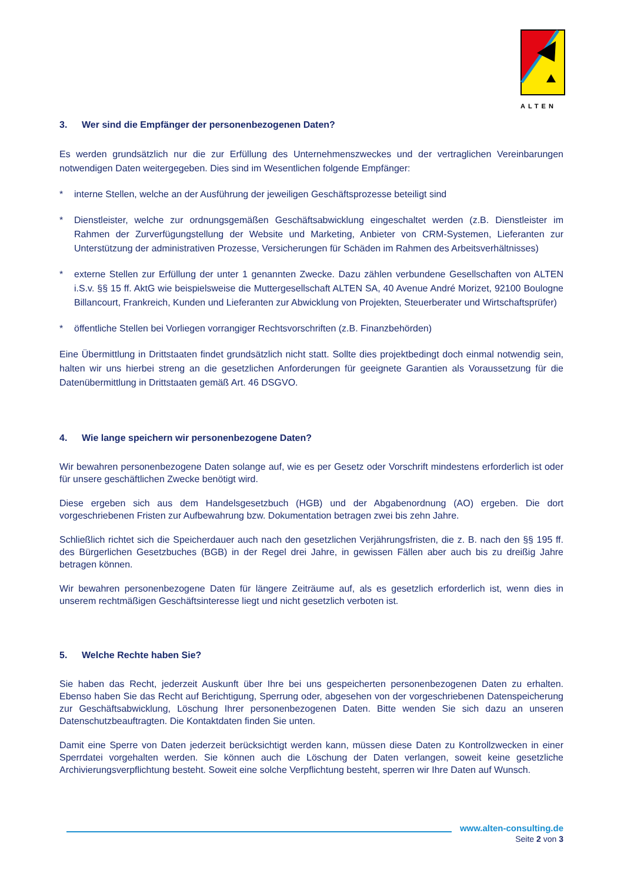ALTEN
3. Wer sind die Empfänger der personenbezogenen Daten?
Es werden grundsätzlich nur die zur Erfüllung des Unternehmenszweckes und der vertraglichen Vereinbarungen notwendigen Daten weitergegeben. Dies sind im Wesentlichen folgende Empfänger:
* interne Stellen, welche an der Ausführung der jeweiligen Geschäftsprozesse beteiligt sind
* Dienstleister, welche zur ordnungsgemäßen Geschäftsabwicklung eingeschaltet werden (z.B. Dienstleister im Rahmen der Zurverfügungstellung der Website und Marketing, Anbieter von CRM-Systemen, Lieferanten zur Unterstützung der administrativen Prozesse, Versicherungen für Schäden im Rahmen des Arbeitsverhältnisses)
* externe Stellen zur Erfüllung der unter 1 genannten Zwecke. Dazu zählen verbundene Gesellschaften von ALTEN i.S.v. §§ 15 ff. AktG wie beispielsweise die Muttergesellschaft ALTEN SA, 40 Avenue André Morizet, 92100 Boulogne Billancourt, Frankreich, Kunden und Lieferanten zur Abwicklung von Projekten, Steuerberater und Wirtschaftsprüfer)
* öffentliche Stellen bei Vorliegen vorrangiger Rechtsvorschriften (z.B. Finanzbehörden)
Eine Übermittlung in Drittstaaten findet grundsätzlich nicht statt. Sollte dies projektbedingt doch einmal notwendig sein, halten wir uns hierbei streng an die gesetzlichen Anforderungen für geeignete Garantien als Voraussetzung für die Datenübermittlung in Drittstaaten gemäß Art. 46 DSGVO.
4. Wie lange speichern wir personenbezogene Daten?
Wir bewahren personenbezogene Daten solange auf, wie es per Gesetz oder Vorschrift mindestens erforderlich ist oder für unsere geschäftlichen Zwecke benötigt wird.
Diese ergeben sich aus dem Handelsgesetzbuch (HGB) und der Abgabenordnung (AO) ergeben. Die dort vorgeschriebenen Fristen zur Aufbewahrung bzw. Dokumentation betragen zwei bis zehn Jahre.
Schließlich richtet sich die Speicherdauer auch nach den gesetzlichen Verjährungsfristen, die z. B. nach den §§ 195 ff. des Bürgerlichen Gesetzbuches (BGB) in der Regel drei Jahre, in gewissen Fällen aber auch bis zu dreißig Jahre betragen können.
Wir bewahren personenbezogene Daten für längere Zeiträume auf, als es gesetzlich erforderlich ist, wenn dies in unserem rechtmäßigen Geschäftsinteresse liegt und nicht gesetzlich verboten ist.
5. Welche Rechte haben Sie?
Sie haben das Recht, jederzeit Auskunft über Ihre bei uns gespeicherten personenbezogenen Daten zu erhalten. Ebenso haben Sie das Recht auf Berichtigung, Sperrung oder, abgesehen von der vorgeschriebenen Datenspeicherung zur Geschäftsabwicklung, Löschung Ihrer personenbezogenen Daten. Bitte wenden Sie sich dazu an unseren Datenschutzbeauftragten. Die Kontaktdaten finden Sie unten.
Damit eine Sperre von Daten jederzeit berücksichtigt werden kann, müssen diese Daten zu Kontrollzwecken in einer Sperrdatei vorgehalten werden. Sie können auch die Löschung der Daten verlangen, soweit keine gesetzliche Archivierungsverpflichtung besteht. Soweit eine solche Verpflichtung besteht, sperren wir Ihre Daten auf Wunsch.
www.alten-consulting.de
Seite 2 von 3